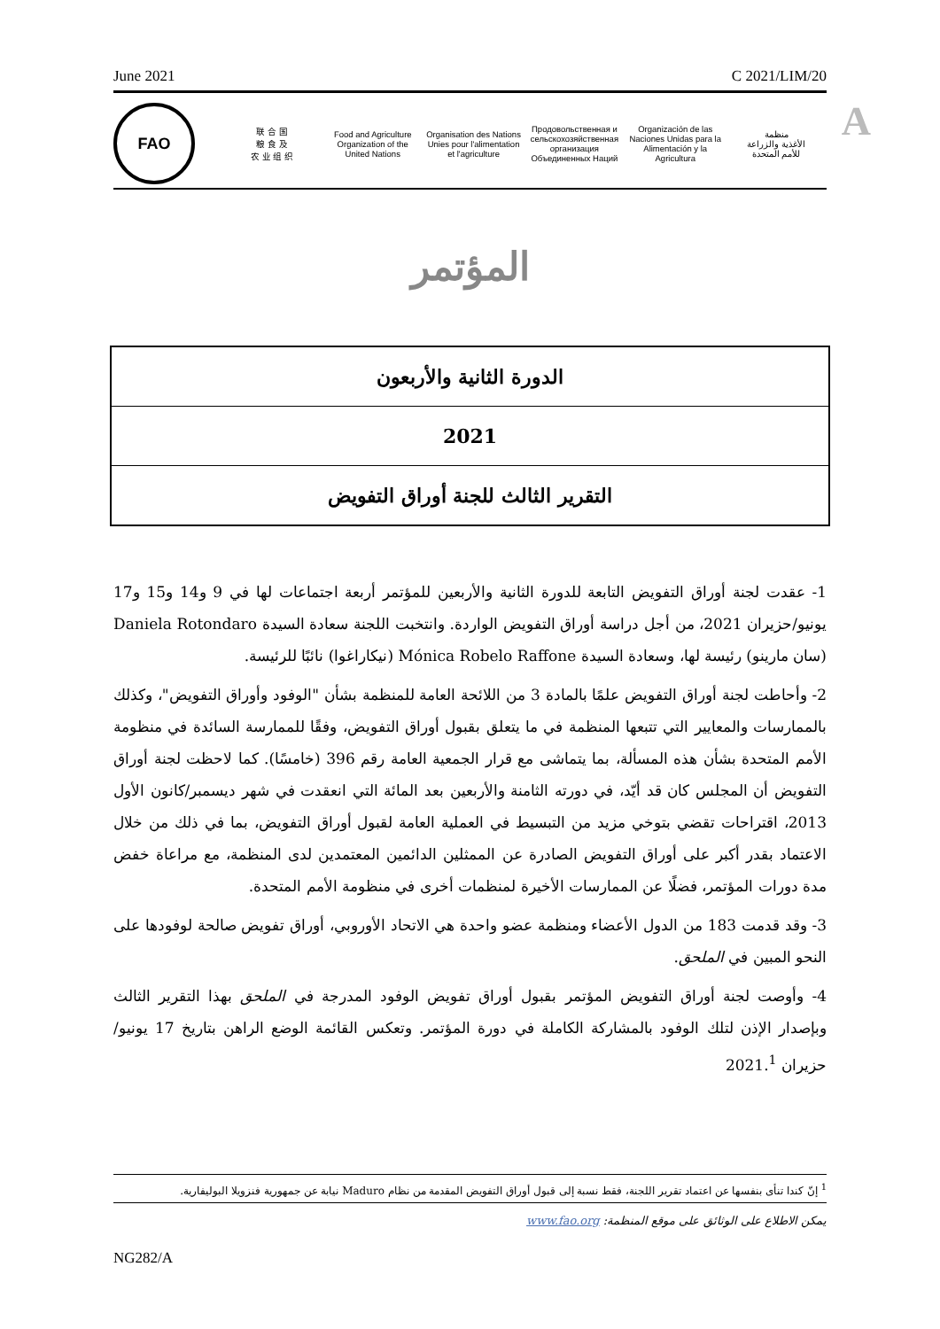June 2021 C 2021/LIM/20
FAO
联 合 国
粮 食 及
农 业 组 织
Food and Agriculture
Organization of the
United Nations
Organisation des Nations
Unies pour l'alimentation
et l'agriculture
Продовольственная и
сельскохозяйственная организация
Объединенных Наций
Organización de las
Naciones Unidas para la
Alimentación y la Agricultura
منظمة
الأغذية والزراعة
للأمم المتحدة
A
المؤتمر
الدورة الثانية والأربعون
2021
التقرير الثالث للجنة أوراق التفويض
1- عقدت لجنة أوراق التفويض التابعة للدورة الثانية والأربعين للمؤتمر أربعة اجتماعات لها في 9 و14 و15 و17 يونيو/حزيران 2021، من أجل دراسة أوراق التفويض الواردة. وانتخبت اللجنة سعادة السيدة Daniela Rotondaro (سان مارينو) رئيسة لها، وسعادة السيدة Mónica Robelo Raffone (نيكاراغوا) نائبًا للرئيسة.
2- وأحاطت لجنة أوراق التفويض علمًا بالمادة 3 من اللائحة العامة للمنظمة بشأن "الوفود وأوراق التفويض"، وكذلك بالممارسات والمعايير التي تتبعها المنظمة في ما يتعلق بقبول أوراق التفويض، وفقًا للممارسة السائدة في منظومة الأمم المتحدة بشأن هذه المسألة، بما يتماشى مع قرار الجمعية العامة رقم 396 (خامسًا). كما لاحظت لجنة أوراق التفويض أن المجلس كان قد أيّد، في دورته الثامنة والأربعين بعد المائة التي انعقدت في شهر ديسمبر/كانون الأول 2013، اقتراحات تقضي بتوخي مزيد من التبسيط في العملية العامة لقبول أوراق التفويض، بما في ذلك من خلال الاعتماد بقدر أكبر على أوراق التفويض الصادرة عن الممثلين الدائمين المعتمدين لدى المنظمة، مع مراعاة خفض مدة دورات المؤتمر، فضلًا عن الممارسات الأخيرة لمنظمات أخرى في منظومة الأمم المتحدة.
3- وقد قدمت 183 من الدول الأعضاء ومنظمة عضو واحدة هي الاتحاد الأوروبي، أوراق تفويض صالحة لوفودها على النحو المبين في الملحق.
4- وأوصت لجنة أوراق التفويض المؤتمر بقبول أوراق تفويض الوفود المدرجة في الملحق بهذا التقرير الثالث وبإصدار الإذن لتلك الوفود بالمشاركة الكاملة في دورة المؤتمر. وتعكس القائمة الوضع الراهن بتاريخ 17 يونيو/حزيران 2021.<sup>1</sup>
<sup>1</sup> إنّ كندا تنأى بنفسها عن اعتماد تقرير اللجنة، فقط نسبة إلى قبول أوراق التفويض المقدمة من نظام Maduro نيابة عن جمهورية فنزويلا البوليفارية.
يمكن الاطلاع على الوثائق على موقع المنظمة: www.fao.org
NG282/A